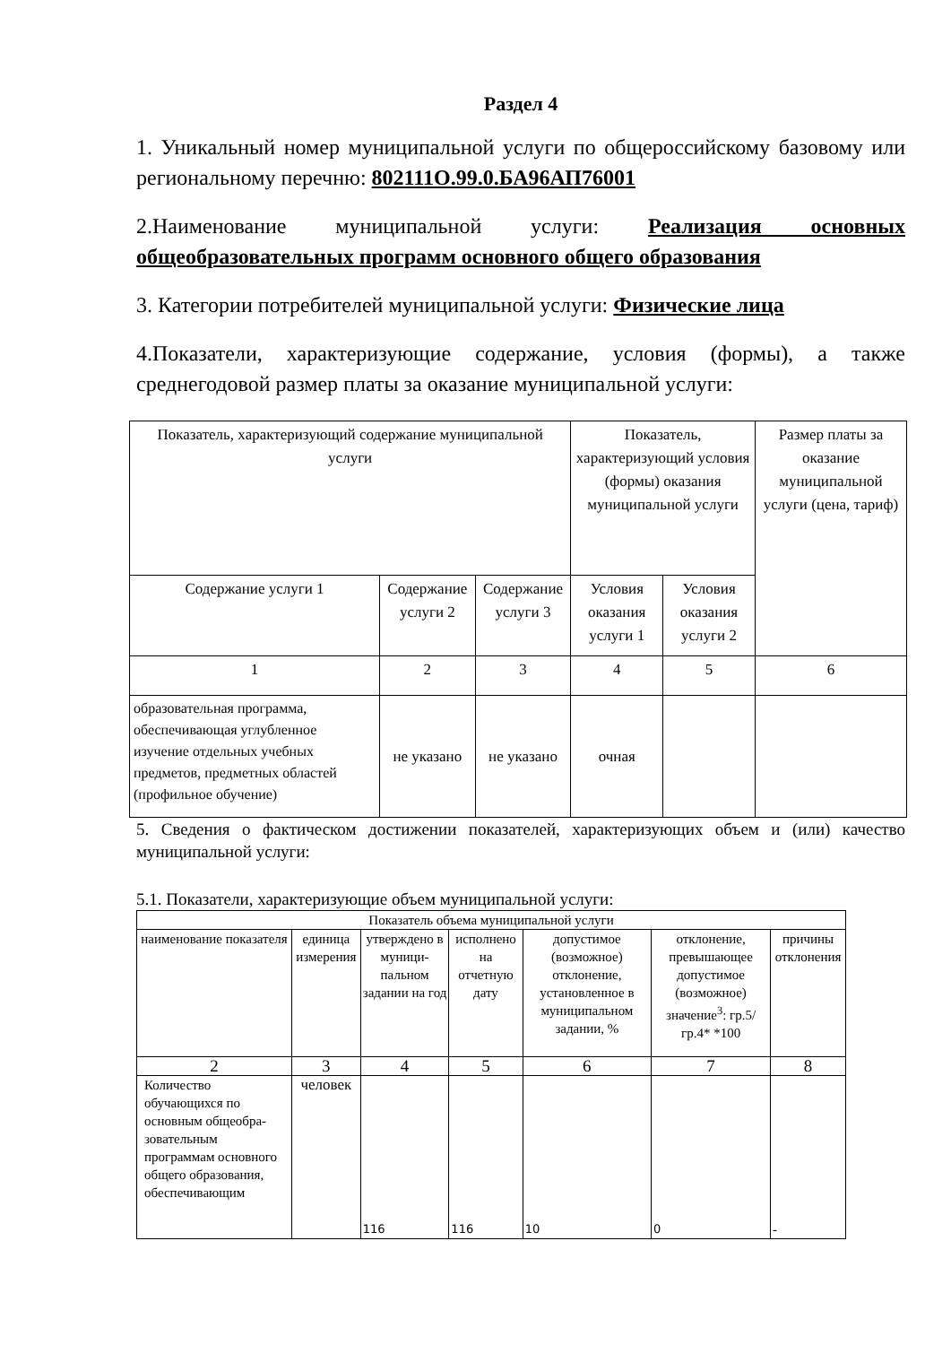Раздел 4
1. Уникальный номер муниципальной услуги по общероссийскому базовому или региональному перечню: 802111О.99.0.БА96АП76001
2.Наименование муниципальной услуги: Реализация основных общеобразовательных программ основного общего образования
3. Категории потребителей муниципальной услуги: Физические лица
4.Показатели, характеризующие содержание, условия (формы), а также среднегодовой размер платы за оказание муниципальной услуги:
| Показатель, характеризующий содержание муниципальной услуги | | | Показатель, характеризующий условия (формы) оказания муниципальной услуги | | Размер платы за оказание муниципальной услуги (цена, тариф) |
| Содержание услуги 1 | Содержание услуги 2 | Содержание услуги 3 | Условия оказания услуги 1 | Условия оказания услуги 2 | |
| 1 | 2 | 3 | 4 | 5 | 6 |
| образовательная программа, обеспечивающая углубленное изучение отдельных учебных предметов, предметных областей (профильное обучение) | не указано | не указано | очная | | |
5. Сведения о фактическом достижении показателей, характеризующих объем и (или) качество муниципальной услуги:
5.1. Показатели, характеризующие объем муниципальной услуги:
| Показатель объема муниципальной услуги | | | | | | |
| наименование показателя | единица измерения | утверждено в муници-пальном задании на год | исполнено на отчетную дату | допустимое (возможное) отклонение, установленное в муниципальном задании, % | отклонение, превышающее допустимое (возможное) значение<sup>3</sup>: гр.5/гр.4* *100 | причины отклонения |
| 2 | 3 | 4 | 5 | 6 | 7 | 8 |
| Количество обучающихся по основным общеобра-зовательным программам основного общего образования, обеспечивающим | человек | 116 | 116 | 10 | 0 | - |